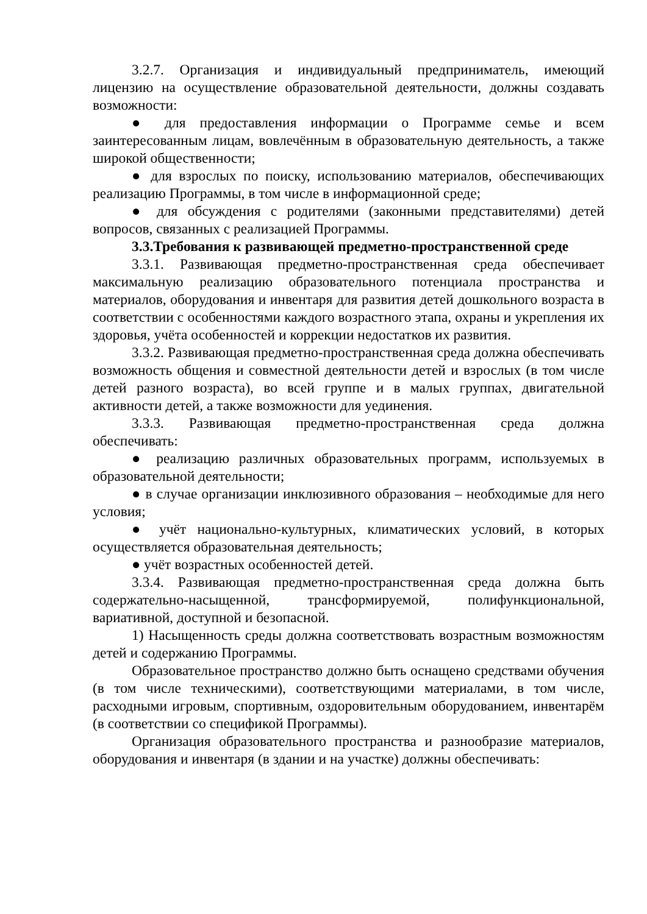3.2.7. Организация и индивидуальный предприниматель, имеющий лицензию на осуществление образовательной деятельности, должны создавать возможности:
● для предоставления информации о Программе семье и всем заинтересованным лицам, вовлечённым в образовательную деятельность, а также широкой общественности;
● для взрослых по поиску, использованию материалов, обеспечивающих реализацию Программы, в том числе в информационной среде;
● для обсуждения с родителями (законными представителями) детей вопросов, связанных с реализацией Программы.
3.3.Требования к развивающей предметно-пространственной среде
3.3.1. Развивающая предметно-пространственная среда обеспечивает максимальную реализацию образовательного потенциала пространства и материалов, оборудования и инвентаря для развития детей дошкольного возраста в соответствии с особенностями каждого возрастного этапа, охраны и укрепления их здоровья, учёта особенностей и коррекции недостатков их развития.
3.3.2. Развивающая предметно-пространственная среда должна обеспечивать возможность общения и совместной деятельности детей и взрослых (в том числе детей разного возраста), во всей группе и в малых группах, двигательной активности детей, а также возможности для уединения.
3.3.3. Развивающая предметно-пространственная среда должна обеспечивать:
● реализацию различных образовательных программ, используемых в образовательной деятельности;
● в случае организации инклюзивного образования – необходимые для него условия;
● учёт национально-культурных, климатических условий, в которых осуществляется образовательная деятельность;
● учёт возрастных особенностей детей.
3.3.4. Развивающая предметно-пространственная среда должна быть содержательно-насыщенной, трансформируемой, полифункциональной, вариативной, доступной и безопасной.
1) Насыщенность среды должна соответствовать возрастным возможностям детей и содержанию Программы.
Образовательное пространство должно быть оснащено средствами обучения (в том числе техническими), соответствующими материалами, в том числе, расходными игровым, спортивным, оздоровительным оборудованием, инвентарём (в соответствии со спецификой Программы).
Организация образовательного пространства и разнообразие материалов, оборудования и инвентаря (в здании и на участке) должны обеспечивать: